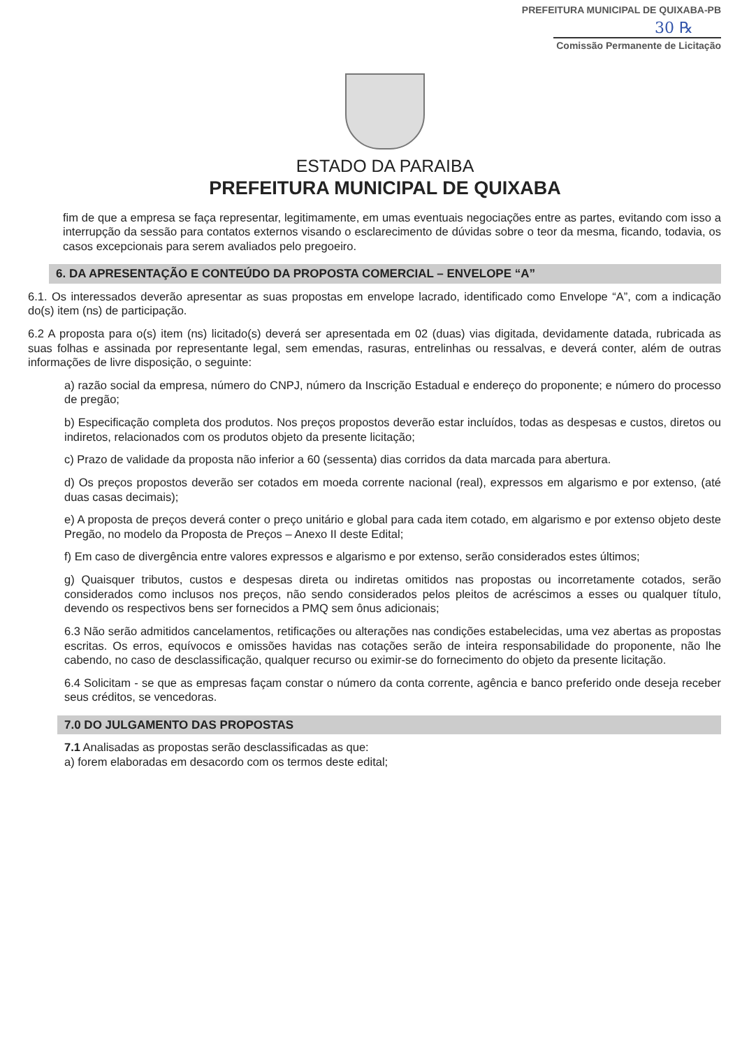PREFEITURA MUNICIPAL DE QUIXABA-PB
30 ℞
Comissão Permanente de Licitação
ESTADO DA PARAIBA
PREFEITURA MUNICIPAL DE QUIXABA
fim de que a empresa se faça representar, legitimamente, em umas eventuais negociações entre as partes, evitando com isso a interrupção da sessão para contatos externos visando o esclarecimento de dúvidas sobre o teor da mesma, ficando, todavia, os casos excepcionais para serem avaliados pelo pregoeiro.
6. DA APRESENTAÇÃO E CONTEÚDO DA PROPOSTA COMERCIAL – ENVELOPE “A”
6.1. Os interessados deverão apresentar as suas propostas em envelope lacrado, identificado como Envelope “A”, com a indicação do(s) item (ns) de participação.
6.2 A proposta para o(s) item (ns) licitado(s) deverá ser apresentada em 02 (duas) vias digitada, devidamente datada, rubricada as suas folhas e assinada por representante legal, sem emendas, rasuras, entrelinhas ou ressalvas, e deverá conter, além de outras informações de livre disposição, o seguinte:
a) razão social da empresa, número do CNPJ, número da Inscrição Estadual e endereço do proponente; e número do processo de pregão;
b) Especificação completa dos produtos. Nos preços propostos deverão estar incluídos, todas as despesas e custos, diretos ou indiretos, relacionados com os produtos objeto da presente licitação;
c) Prazo de validade da proposta não inferior a 60 (sessenta) dias corridos da data marcada para abertura.
d) Os preços propostos deverão ser cotados em moeda corrente nacional (real), expressos em algarismo e por extenso, (até duas casas decimais);
e) A proposta de preços deverá conter o preço unitário e global para cada item cotado, em algarismo e por extenso objeto deste Pregão, no modelo da Proposta de Preços – Anexo II deste Edital;
f) Em caso de divergência entre valores expressos e algarismo e por extenso, serão considerados estes últimos;
g) Quaisquer tributos, custos e despesas direta ou indiretas omitidos nas propostas ou incorretamente cotados, serão considerados como inclusos nos preços, não sendo considerados pelos pleitos de acréscimos a esses ou qualquer título, devendo os respectivos bens ser fornecidos a PMQ sem ônus adicionais;
6.3 Não serão admitidos cancelamentos, retificações ou alterações nas condições estabelecidas, uma vez abertas as propostas escritas. Os erros, equívocos e omissões havidas nas cotações serão de inteira responsabilidade do proponente, não lhe cabendo, no caso de desclassificação, qualquer recurso ou eximir-se do fornecimento do objeto da presente licitação.
6.4 Solicitam - se que as empresas façam constar o número da conta corrente, agência e banco preferido onde deseja receber seus créditos, se vencedoras.
7.0 DO JULGAMENTO DAS PROPOSTAS
7.1 Analisadas as propostas serão desclassificadas as que:
a) forem elaboradas em desacordo com os termos deste edital;